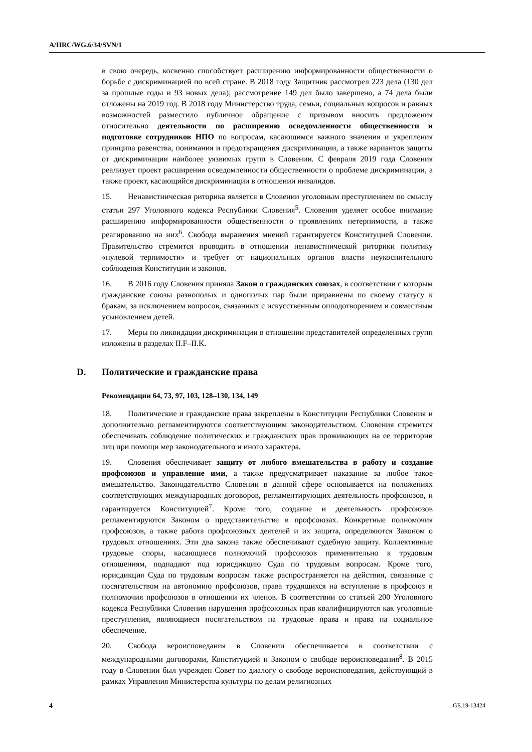A/HRC/WG.6/34/SVN/1
в свою очередь, косвенно способствует расширению информированности общественности о борьбе с дискриминацией по всей стране. В 2018 году Защитник рассмотрел 223 дела (130 дел за прошлые годы и 93 новых дела); рассмотрение 149 дел было завершено, а 74 дела были отложены на 2019 год. В 2018 году Министерство труда, семьи, социальных вопросов и равных возможностей разместило публичное обращение с призывом вносить предложения относительно деятельности по расширению осведомленности общественности и подготовке сотрудников НПО по вопросам, касающимся важного значения и укрепления принципа равенства, понимания и предотвращения дискриминации, а также вариантов защиты от дискриминации наиболее уязвимых групп в Словении. С февраля 2019 года Словения реализует проект расширения осведомленности общественности о проблеме дискриминации, а также проект, касающийся дискриминации в отношении инвалидов.
15. Ненавистническая риторика является в Словении уголовным преступлением по смыслу статьи 297 Уголовного кодекса Республики Словения<sup>5</sup>. Словения уделяет особое внимание расширению информированности общественности о проявлениях нетерпимости, а также реагированию на них<sup>6</sup>. Свобода выражения мнений гарантируется Конституцией Словении. Правительство стремится проводить в отношении ненавистнической риторики политику «нулевой терпимости» и требует от национальных органов власти неукоснительного соблюдения Конституции и законов.
16. В 2016 году Словения приняла Закон о гражданских союзах, в соответствии с которым гражданские союзы разнополых и однополых пар были приравнены по своему статусу к бракам, за исключением вопросов, связанных с искусственным оплодотворением и совместным усыновлением детей.
17. Меры по ликвидации дискриминации в отношении представителей определенных групп изложены в разделах II.F–II.K.
D. Политические и гражданские права
Рекомендации 64, 73, 97, 103, 128–130, 134, 149
18. Политические и гражданские права закреплены в Конституции Республики Словения и дополнительно регламентируются соответствующим законодательством. Словения стремится обеспечивать соблюдение политических и гражданских прав проживающих на ее территории лиц при помощи мер законодательного и иного характера.
19. Словения обеспечивает защиту от любого вмешательства в работу и создание профсоюзов и управление ими, а также предусматривает наказание за любое такое вмешательство. Законодательство Словении в данной сфере основывается на положениях соответствующих международных договоров, регламентирующих деятельность профсоюзов, и гарантируется Конституцией<sup>7</sup>. Кроме того, создание и деятельность профсоюзов регламентируются Законом о представительстве в профсоюзах. Конкретные полномочия профсоюзов, а также работа профсоюзных деятелей и их защита, определяются Законом о трудовых отношениях. Эти два закона также обеспечивают судебную защиту. Коллективные трудовые споры, касающиеся полномочий профсоюзов применительно к трудовым отношениям, подпадают под юрисдикцию Суда по трудовым вопросам. Кроме того, юрисдикция Суда по трудовым вопросам также распространяется на действия, связанные с посягательством на автономию профсоюзов, права трудящихся на вступление в профсоюз и полномочия профсоюзов в отношении их членов. В соответствии со статьей 200 Уголовного кодекса Республики Словения нарушения профсоюзных прав квалифицируются как уголовные преступления, являющиеся посягательством на трудовые права и права на социальное обеспечение.
20. Свобода вероисповедания в Словении обеспечивается в соответствии с международными договорами, Конституцией и Законом о свободе вероисповедания<sup>8</sup>. В 2015 году в Словении был учрежден Совет по диалогу о свободе вероисповедания, действующий в рамках Управления Министерства культуры по делам религиозных
4 GE.19-13424